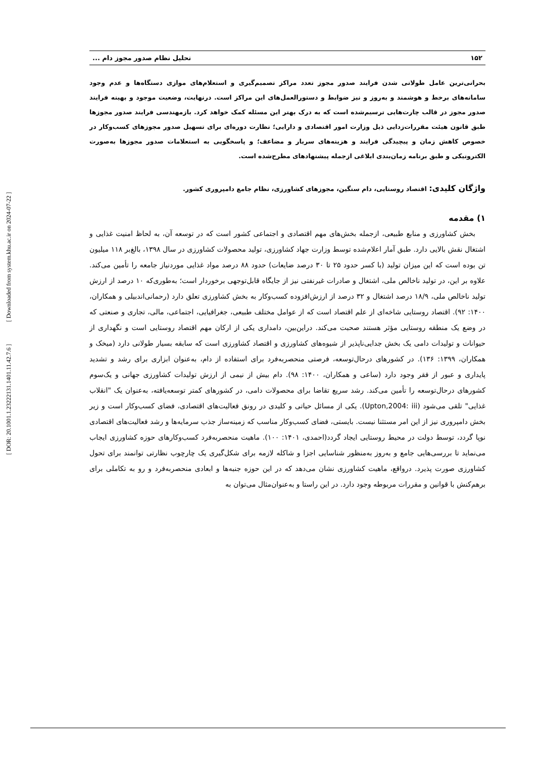[ DOR: 20.1001.1.23222131.1401.11.42.7.6 ] [ Downloaded from system.khu.ac.ir on 2024-07-22 ]
۱۵۲ تحلیل نظام صدور مجوز دام ...
بحرانی‌ترین عامل طولانی شدن فرایند صدور مجوز تعدد مراکز تصمیم‌گیری و استعلام‌های موازی دستگاه‌ها و عدم وجود سامانه‌های برخط و هوشمند و به‌روز و نیز ضوابط و دستورالعمل‌های این مراکز است. درنهایت، وضعیت موجود و بهینه فرایند صدور مجوز در قالب چارت‌هایی ترسیم‌شده است که به درک بهتر این مسئله کمک خواهد کرد. بازمهندسی فرایند صدور مجوزها طبق قانون هیئت مقررات‌زدایی ذیل وزارت امور اقتصادی و دارایی؛ نظارت دوره‌ای برای تسهیل صدور مجوزهای کسب‌وکار در خصوص کاهش زمان و پیچیدگی فرایند و هزینه‌های سربار و مضاعف؛ و پاسخگویی به استعلامات صدور مجوزها به‌صورت الکترونیکی و طبق برنامه زمان‌بندی ابلاغی ازجمله پیشنهادهای مطرح‌شده است.
واژگان کلیدی: اقتصاد روستایی، دام سنگین، مجوزهای کشاورزی، نظام جامع دامپروری کشور.
۱) مقدمه
بخش کشاورزی و منابع طبیعی، ازجمله بخش‌های مهم اقتصادی و اجتماعی کشور است که در توسعه آن، به لحاظ امنیت غذایی و اشتغال نقش بالایی دارد. طبق آمار اعلام‌شده توسط وزارت جهاد کشاورزی، تولید محصولات کشاورزی در سال ۱۳۹۸، بالغ‌بر ۱۱۸ میلیون تن بوده است که این میزان تولید (با کسر حدود ۲۵ تا ۳۰ درصد ضایعات) حدود ۸۸ درصد مواد غذایی موردنیاز جامعه را تأمین می‌کند. علاوه بر این، در تولید ناخالص ملی، اشتغال و صادرات غیرنفتی نیز از جایگاه قابل‌توجهی برخوردار است؛ به‌طوری‌که ۱۰ درصد از ارزش تولید ناخالص ملی، ۱۸/۹ درصد اشتغال و ۳۲ درصد از ارزش‌افزوده کسب‌وکار به بخش کشاورزی تعلق دارد (رحمانی‌اندبیلی و همکاران، ۱۴۰۰: ۹۲). اقتصاد روستایی شاخه‌ای از علم اقتصاد است که از عوامل مختلف طبیعی، جغرافیایی، اجتماعی، مالی، تجاری و صنعتی که در وضع یک منطقه روستایی مؤثر هستند صحبت می‌کند. دراین‌بین، دامداری یکی از ارکان مهم اقتصاد روستایی است و نگهداری از حیوانات و تولیدات دامی یک بخش جدایی‌ناپذیر از شیوه‌های کشاورزی و اقتصاد کشاورزی است که سابقه بسیار طولانی دارد (میخک و همکاران، ۱۳۹۹: ۱۳۶). در کشورهای درحال‌توسعه، فرصتی منحصربه‌فرد برای استفاده از دام، به‌عنوان ابزاری برای رشد و تشدید پایداری و عبور از فقر وجود دارد (ساعی و همکاران، ۱۴۰۰: ۹۸). دام بیش از نیمی از ارزش تولیدات کشاورزی جهانی و یک‌سوم کشورهای درحال‌توسعه را تأمین می‌کند. رشد سریع تقاضا برای محصولات دامی، در کشورهای کمتر توسعه‌یافته، به‌عنوان یک "انقلاب غذایی" تلقی می‌شود (Upton,2004: iii). یکی از مسائل حیاتی و کلیدی در رونق فعالیت‌های اقتصادی، فضای کسب‌وکار است و زیر بخش دامپروری نیز از این امر مستثنا نیست. بایستی، فضای کسب‌وکار مناسب که زمینه‌ساز جذب سرمایه‌ها و رشد فعالیت‌های اقتصادی نوپا گردد، توسط دولت در محیط روستایی ایجاد گردد(احمدی، ۱۴۰۱: ۱۰۰). ماهیت منحصربه‌فرد کسب‌وکارهای حوزه کشاورزی ایجاب می‌نماید تا بررسی‌هایی جامع و به‌روز به‌منظور شناسایی اجزا و شاکله لازمه برای شکل‌گیری یک چارچوب نظارتی توانمند برای تحول کشاورزی صورت پذیرد. درواقع، ماهیت کشاورزی نشان می‌دهد که در این حوزه جنبه‌ها و ابعادی منحصربه‌فرد و رو به تکاملی برای برهم‌کنش با قوانین و مقررات مربوطه وجود دارد. در این راستا و به‌عنوان‌مثال می‌توان به